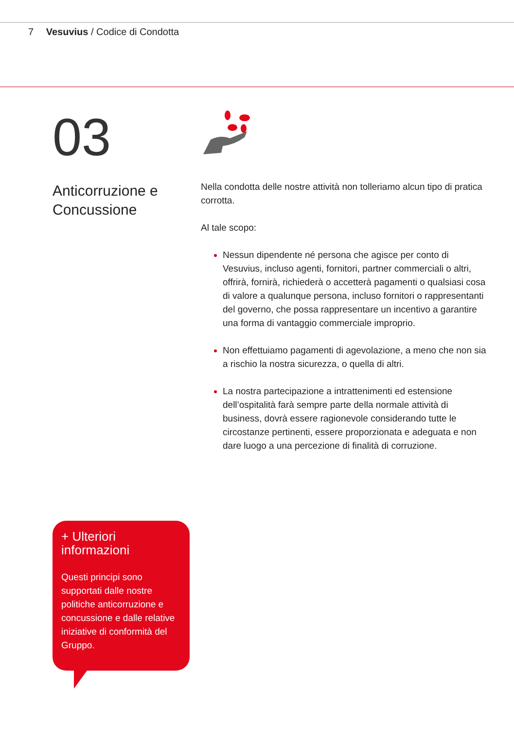7 Vesuvius / Codice di Condotta
03
Anticorruzione e Concussione
Nella condotta delle nostre attività non tolleriamo alcun tipo di pratica corrotta.
Al tale scopo:
Nessun dipendente né persona che agisce per conto di Vesuvius, incluso agenti, fornitori, partner commerciali o altri, offrirà, fornirà, richiederà o accetterà pagamenti o qualsiasi cosa di valore a qualunque persona, incluso fornitori o rappresentanti del governo, che possa rappresentare un incentivo a garantire una forma di vantaggio commerciale improprio.
Non effettuiamo pagamenti di agevolazione, a meno che non sia a rischio la nostra sicurezza, o quella di altri.
La nostra partecipazione a intrattenimenti ed estensione dell’ospitalità farà sempre parte della normale attività di business, dovrà essere ragionevole considerando tutte le circostanze pertinenti, essere proporzionata e adeguata e non dare luogo a una percezione di finalità di corruzione.
+ Ulteriori informazioni
Questi principi sono supportati dalle nostre politiche anticorruzione e concussione e dalle relative iniziative di conformità del Gruppo.